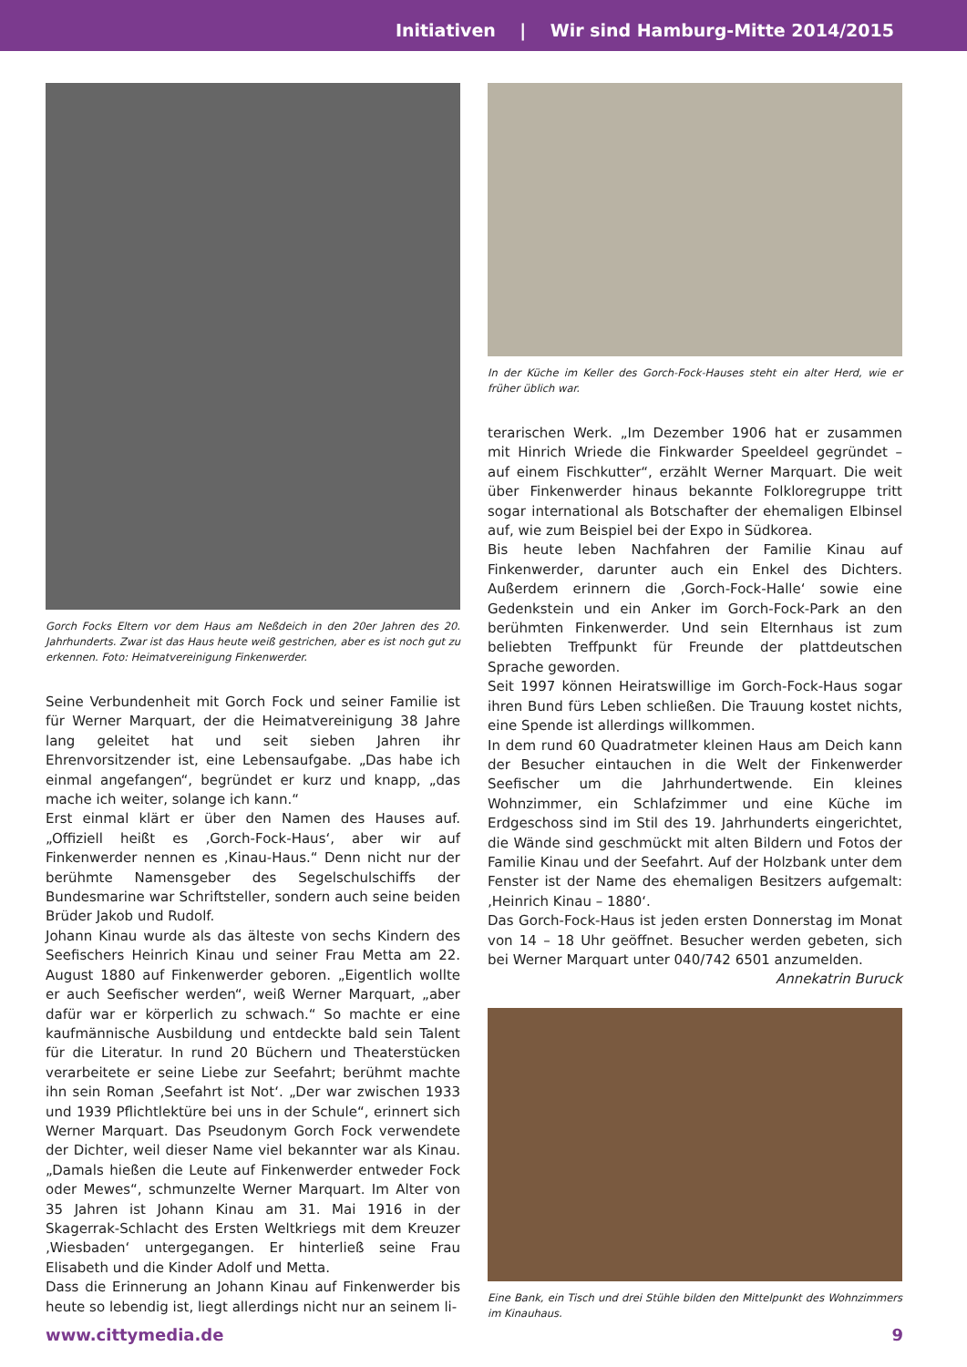Initiativen | Wir sind Hamburg-Mitte 2014/2015
Gorch Focks Eltern vor dem Haus am Neßdeich in den 20er Jahren des 20. Jahrhunderts. Zwar ist das Haus heute weiß gestrichen, aber es ist noch gut zu erkennen. Foto: Heimatvereinigung Finkenwerder.
Seine Verbundenheit mit Gorch Fock und seiner Familie ist für Werner Marquart, der die Heimatvereinigung 38 Jahre lang geleitet hat und seit sieben Jahren ihr Ehrenvorsitzender ist, eine Lebensaufgabe. „Das habe ich einmal angefangen“, begründet er kurz und knapp, „das mache ich weiter, solange ich kann.“
Erst einmal klärt er über den Namen des Hauses auf. „Offiziell heißt es ‚Gorch-Fock-Haus‘, aber wir auf Finkenwerder nennen es ‚Kinau-Haus.“ Denn nicht nur der berühmte Namensgeber des Segelschulschiffs der Bundesmarine war Schriftsteller, sondern auch seine beiden Brüder Jakob und Rudolf.
Johann Kinau wurde als das älteste von sechs Kindern des Seefischers Heinrich Kinau und seiner Frau Metta am 22. August 1880 auf Finkenwerder geboren. „Eigentlich wollte er auch Seefischer werden“, weiß Werner Marquart, „aber dafür war er körperlich zu schwach.“ So machte er eine kaufmännische Ausbildung und entdeckte bald sein Talent für die Literatur. In rund 20 Büchern und Theaterstücken verarbeitete er seine Liebe zur Seefahrt; berühmt machte ihn sein Roman ‚Seefahrt ist Not‘. „Der war zwischen 1933 und 1939 Pflichtlektüre bei uns in der Schule“, erinnert sich Werner Marquart. Das Pseudonym Gorch Fock verwendete der Dichter, weil dieser Name viel bekannter war als Kinau. „Damals hießen die Leute auf Finkenwerder entweder Fock oder Mewes“, schmunzelte Werner Marquart. Im Alter von 35 Jahren ist Johann Kinau am 31. Mai 1916 in der Skagerrak-Schlacht des Ersten Weltkriegs mit dem Kreuzer ‚Wiesbaden‘ untergegangen. Er hinterließ seine Frau Elisabeth und die Kinder Adolf und Metta.
Dass die Erinnerung an Johann Kinau auf Finkenwerder bis heute so lebendig ist, liegt allerdings nicht nur an seinem li-
In der Küche im Keller des Gorch-Fock-Hauses steht ein alter Herd, wie er früher üblich war.
terarischen Werk. „Im Dezember 1906 hat er zusammen mit Hinrich Wriede die Finkwarder Speeldeel gegründet – auf einem Fischkutter“, erzählt Werner Marquart. Die weit über Finkenwerder hinaus bekannte Folkloregruppe tritt sogar international als Botschafter der ehemaligen Elbinsel auf, wie zum Beispiel bei der Expo in Südkorea.
Bis heute leben Nachfahren der Familie Kinau auf Finkenwerder, darunter auch ein Enkel des Dichters. Außerdem erinnern die ‚Gorch-Fock-Halle‘ sowie eine Gedenkstein und ein Anker im Gorch-Fock-Park an den berühmten Finkenwerder. Und sein Elternhaus ist zum beliebten Treffpunkt für Freunde der plattdeutschen Sprache geworden.
Seit 1997 können Heiratswillige im Gorch-Fock-Haus sogar ihren Bund fürs Leben schließen. Die Trauung kostet nichts, eine Spende ist allerdings willkommen.
In dem rund 60 Quadratmeter kleinen Haus am Deich kann der Besucher eintauchen in die Welt der Finkenwerder Seefischer um die Jahrhundertwende. Ein kleines Wohnzimmer, ein Schlafzimmer und eine Küche im Erdgeschoss sind im Stil des 19. Jahrhunderts eingerichtet, die Wände sind geschmückt mit alten Bildern und Fotos der Familie Kinau und der Seefahrt. Auf der Holzbank unter dem Fenster ist der Name des ehemaligen Besitzers aufgemalt: ‚Heinrich Kinau – 1880‘.
Das Gorch-Fock-Haus ist jeden ersten Donnerstag im Monat von 14 – 18 Uhr geöffnet. Besucher werden gebeten, sich bei Werner Marquart unter 040/742 6501 anzumelden.
Annekatrin Buruck
Eine Bank, ein Tisch und drei Stühle bilden den Mittelpunkt des Wohnzimmers im Kinauhaus.
www.cittymedia.de 9